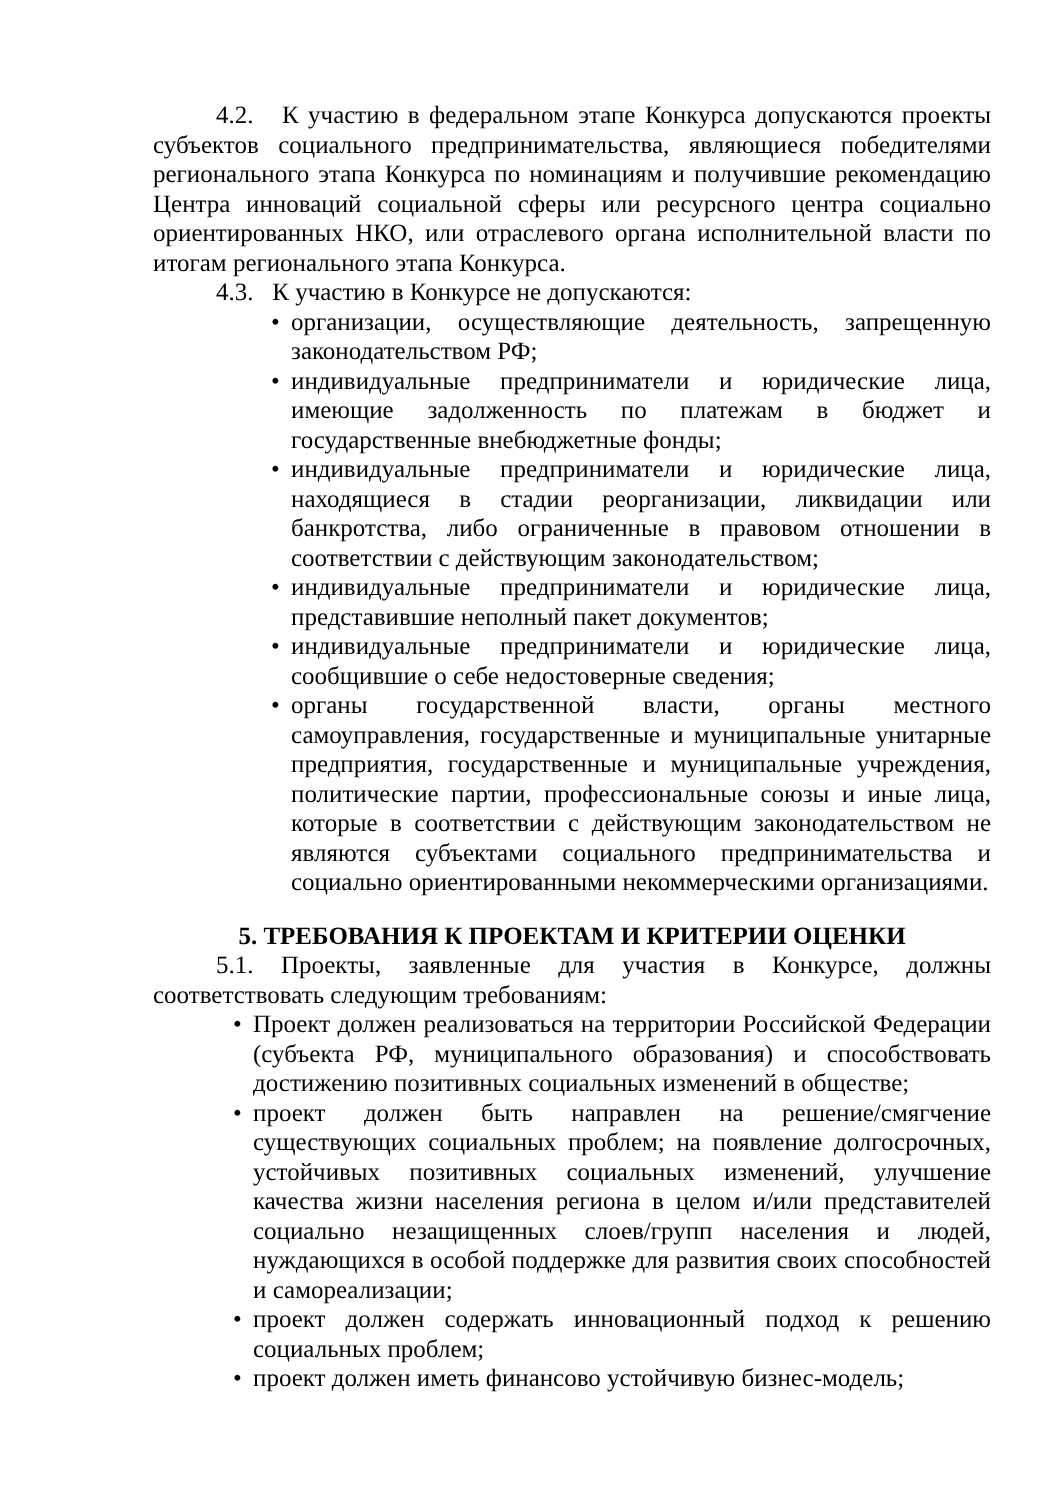4.2. К участию в федеральном этапе Конкурса допускаются проекты субъектов социального предпринимательства, являющиеся победителями регионального этапа Конкурса по номинациям и получившие рекомендацию Центра инноваций социальной сферы или ресурсного центра социально ориентированных НКО, или отраслевого органа исполнительной власти по итогам регионального этапа Конкурса.
4.3. К участию в Конкурсе не допускаются:
• организации, осуществляющие деятельность, запрещенную законодательством РФ;
• индивидуальные предприниматели и юридические лица, имеющие задолженность по платежам в бюджет и государственные внебюджетные фонды;
• индивидуальные предприниматели и юридические лица, находящиеся в стадии реорганизации, ликвидации или банкротства, либо ограниченные в правовом отношении в соответствии с действующим законодательством;
• индивидуальные предприниматели и юридические лица, представившие неполный пакет документов;
• индивидуальные предприниматели и юридические лица, сообщившие о себе недостоверные сведения;
• органы государственной власти, органы местного самоуправления, государственные и муниципальные унитарные предприятия, государственные и муниципальные учреждения, политические партии, профессиональные союзы и иные лица, которые в соответствии с действующим законодательством не являются субъектами социального предпринимательства и социально ориентированными некоммерческими организациями.
5. ТРЕБОВАНИЯ К ПРОЕКТАМ И КРИТЕРИИ ОЦЕНКИ
5.1. Проекты, заявленные для участия в Конкурсе, должны соответствовать следующим требованиям:
• Проект должен реализоваться на территории Российской Федерации (субъекта РФ, муниципального образования) и способствовать достижению позитивных социальных изменений в обществе;
• проект должен быть направлен на решение/смягчение существующих социальных проблем; на появление долгосрочных, устойчивых позитивных социальных изменений, улучшение качества жизни населения региона в целом и/или представителей социально незащищенных слоев/групп населения и людей, нуждающихся в особой поддержке для развития своих способностей и самореализации;
• проект должен содержать инновационный подход к решению социальных проблем;
• проект должен иметь финансово устойчивую бизнес-модель;